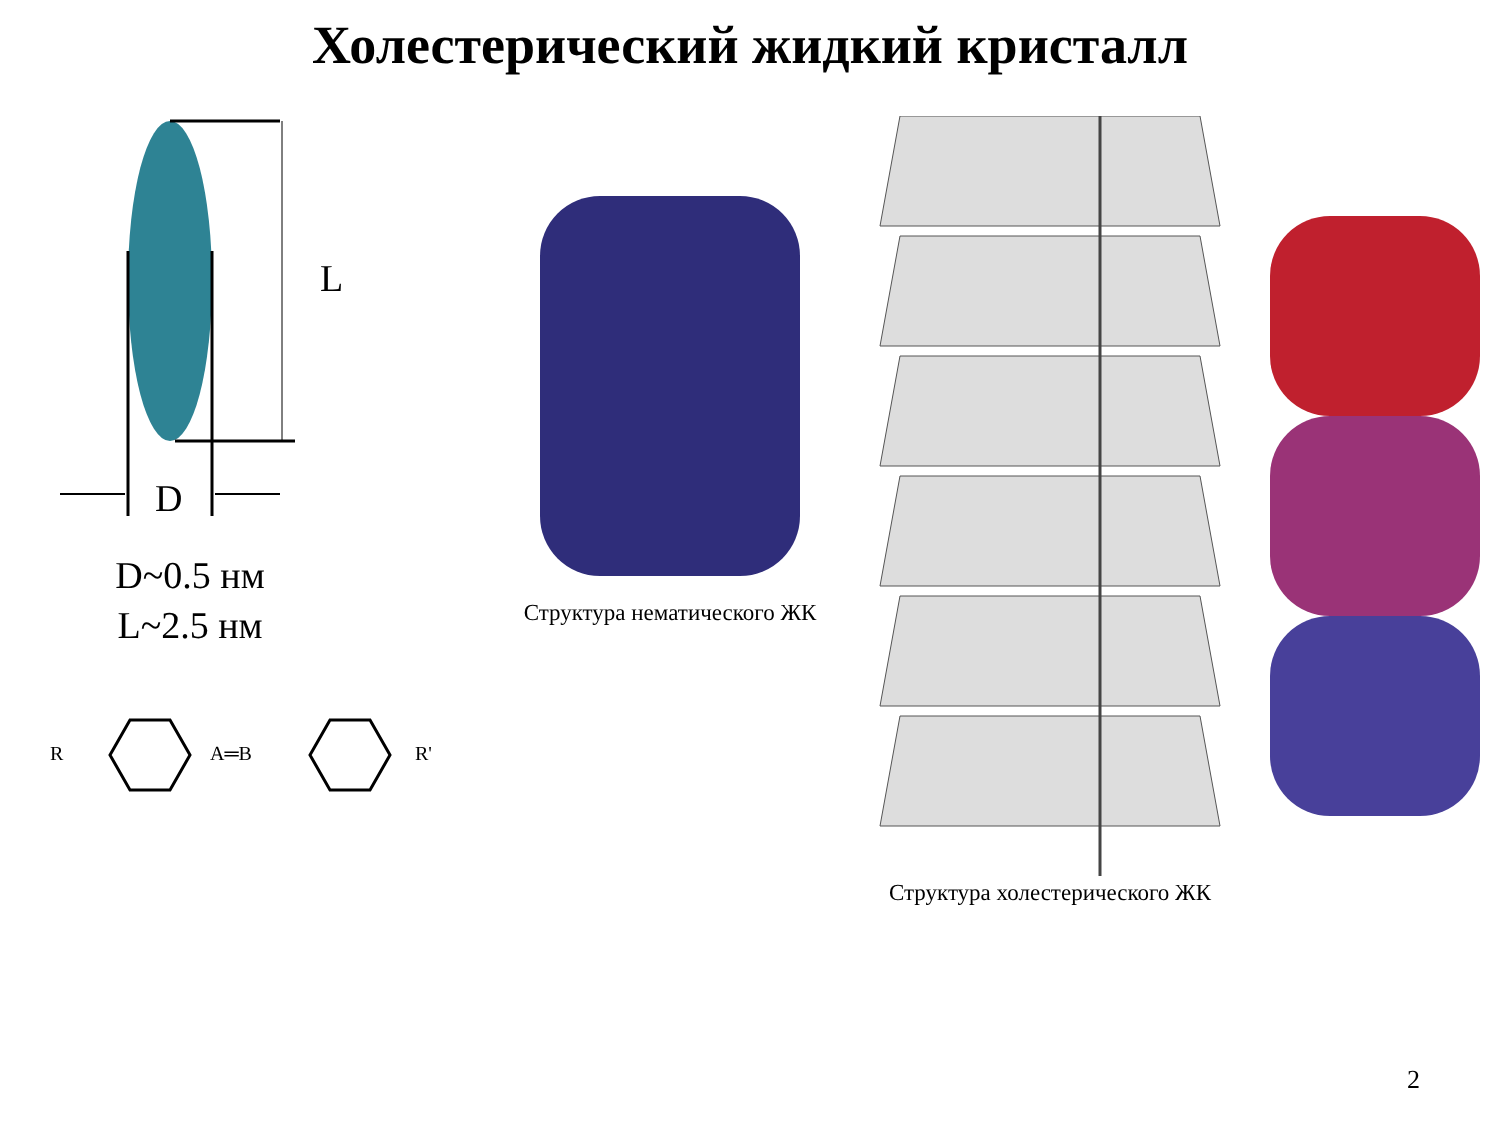Холестерический жидкий кристалл
L
D
D~0.5 нм
L~2.5 нм
R
A═B
R'
Структура нематического ЖК Структура холестерического ЖК
2